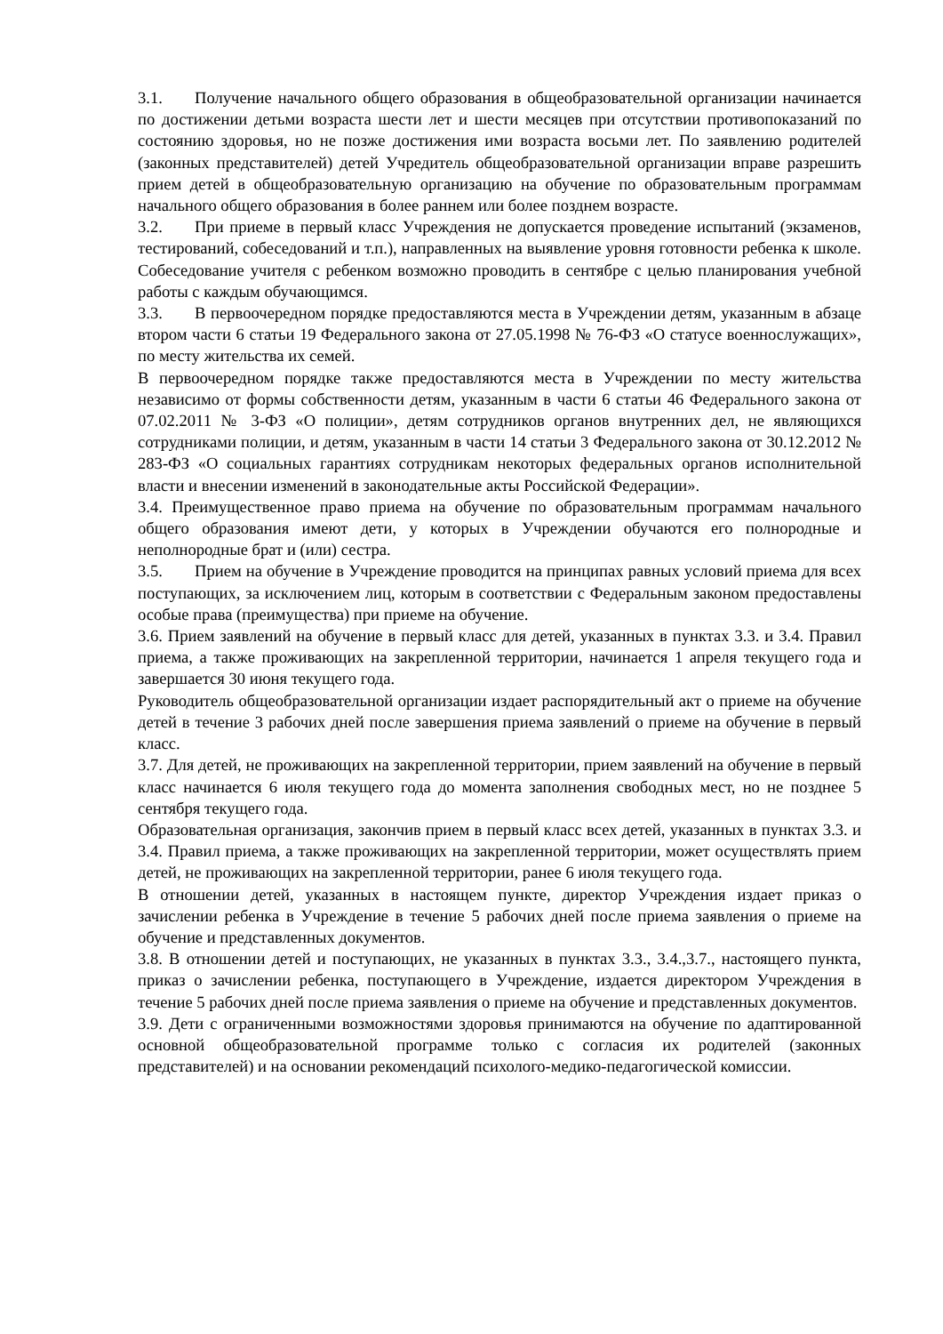3.1. Получение начального общего образования в общеобразовательной организации начинается по достижении детьми возраста шести лет и шести месяцев при отсутствии противопоказаний по состоянию здоровья, но не позже достижения ими возраста восьми лет. По заявлению родителей (законных представителей) детей Учредитель общеобразовательной организации вправе разрешить прием детей в общеобразовательную организацию на обучение по образовательным программам начального общего образования в более раннем или более позднем возрасте.
3.2. При приеме в первый класс Учреждения не допускается проведение испытаний (экзаменов, тестирований, собеседований и т.п.), направленных на выявление уровня готовности ребенка к школе. Собеседование учителя с ребенком возможно проводить в сентябре с целью планирования учебной работы с каждым обучающимся.
3.3. В первоочередном порядке предоставляются места в Учреждении детям, указанным в абзаце втором части 6 статьи 19 Федерального закона от 27.05.1998 № 76-ФЗ «О статусе военнослужащих», по месту жительства их семей.
В первоочередном порядке также предоставляются места в Учреждении по месту жительства независимо от формы собственности детям, указанным в части 6 статьи 46 Федерального закона от 07.02.2011 № 3-ФЗ «О полиции», детям сотрудников органов внутренних дел, не являющихся сотрудниками полиции, и детям, указанным в части 14 статьи 3 Федерального закона от 30.12.2012 № 283-ФЗ «О социальных гарантиях сотрудникам некоторых федеральных органов исполнительной власти и внесении изменений в законодательные акты Российской Федерации».
3.4. Преимущественное право приема на обучение по образовательным программам начального общего образования имеют дети, у которых в Учреждении обучаются его полнородные и неполнородные брат и (или) сестра.
3.5. Прием на обучение в Учреждение проводится на принципах равных условий приема для всех поступающих, за исключением лиц, которым в соответствии с Федеральным законом предоставлены особые права (преимущества) при приеме на обучение.
3.6. Прием заявлений на обучение в первый класс для детей, указанных в пунктах 3.3. и 3.4. Правил приема, а также проживающих на закрепленной территории, начинается 1 апреля текущего года и завершается 30 июня текущего года.
Руководитель общеобразовательной организации издает распорядительный акт о приеме на обучение детей в течение 3 рабочих дней после завершения приема заявлений о приеме на обучение в первый класс.
3.7. Для детей, не проживающих на закрепленной территории, прием заявлений на обучение в первый класс начинается 6 июля текущего года до момента заполнения свободных мест, но не позднее 5 сентября текущего года.
Образовательная организация, закончив прием в первый класс всех детей, указанных в пунктах 3.3. и 3.4. Правил приема, а также проживающих на закрепленной территории, может осуществлять прием детей, не проживающих на закрепленной территории, ранее 6 июля текущего года.
В отношении детей, указанных в настоящем пункте, директор Учреждения издает приказ о зачислении ребенка в Учреждение в течение 5 рабочих дней после приема заявления о приеме на обучение и представленных документов.
3.8. В отношении детей и поступающих, не указанных в пунктах 3.3., 3.4.,3.7., настоящего пункта, приказ о зачислении ребенка, поступающего в Учреждение, издается директором Учреждения в течение 5 рабочих дней после приема заявления о приеме на обучение и представленных документов.
3.9. Дети с ограниченными возможностями здоровья принимаются на обучение по адаптированной основной общеобразовательной программе только с согласия их родителей (законных представителей) и на основании рекомендаций психолого-медико-педагогической комиссии.